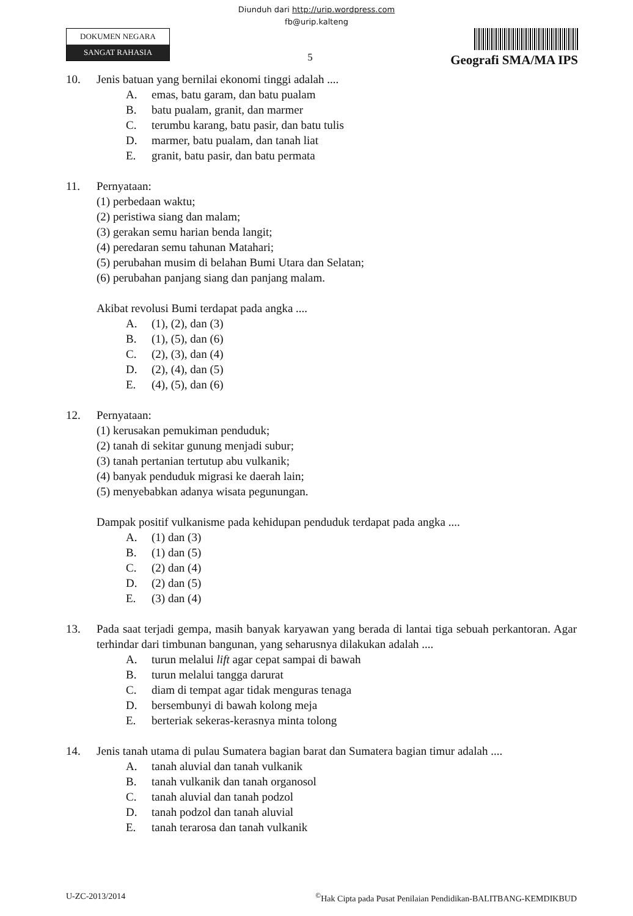Diunduh dari http://urip.wordpress.com
fb@urip.kalteng
DOKUMEN NEGARA
SANGAT RAHASIA
5
Geografi SMA/MA IPS
10. Jenis batuan yang bernilai ekonomi tinggi adalah ....
A. emas, batu garam, dan batu pualam
B. batu pualam, granit, dan marmer
C. terumbu karang, batu pasir, dan batu tulis
D. marmer, batu pualam, dan tanah liat
E. granit, batu pasir, dan batu permata
11. Pernyataan:
(1) perbedaan waktu;
(2) peristiwa siang dan malam;
(3) gerakan semu harian benda langit;
(4) peredaran semu tahunan Matahari;
(5) perubahan musim di belahan Bumi Utara dan Selatan;
(6) perubahan panjang siang dan panjang malam.
Akibat revolusi Bumi terdapat pada angka ....
A. (1), (2), dan (3)
B. (1), (5), dan (6)
C. (2), (3), dan (4)
D. (2), (4), dan (5)
E. (4), (5), dan (6)
12. Pernyataan:
(1) kerusakan pemukiman penduduk;
(2) tanah di sekitar gunung menjadi subur;
(3) tanah pertanian tertutup abu vulkanik;
(4) banyak penduduk migrasi ke daerah lain;
(5) menyebabkan adanya wisata pegunungan.
Dampak positif vulkanisme pada kehidupan penduduk terdapat pada angka ....
A. (1) dan (3)
B. (1) dan (5)
C. (2) dan (4)
D. (2) dan (5)
E. (3) dan (4)
13. Pada saat terjadi gempa, masih banyak karyawan yang berada di lantai tiga sebuah perkantoran. Agar terhindar dari timbunan bangunan, yang seharusnya dilakukan adalah ....
A. turun melalui lift agar cepat sampai di bawah
B. turun melalui tangga darurat
C. diam di tempat agar tidak menguras tenaga
D. bersembunyi di bawah kolong meja
E. berteriak sekeras-kerasnya minta tolong
14. Jenis tanah utama di pulau Sumatera bagian barat dan Sumatera bagian timur adalah ....
A. tanah aluvial dan tanah vulkanik
B. tanah vulkanik dan tanah organosol
C. tanah aluvial dan tanah podzol
D. tanah podzol dan tanah aluvial
E. tanah terarosa dan tanah vulkanik
U-ZC-2013/2014<sup>©</sup>Hak Cipta pada Pusat Penilaian Pendidikan-BALITBANG-KEMDIKBUD